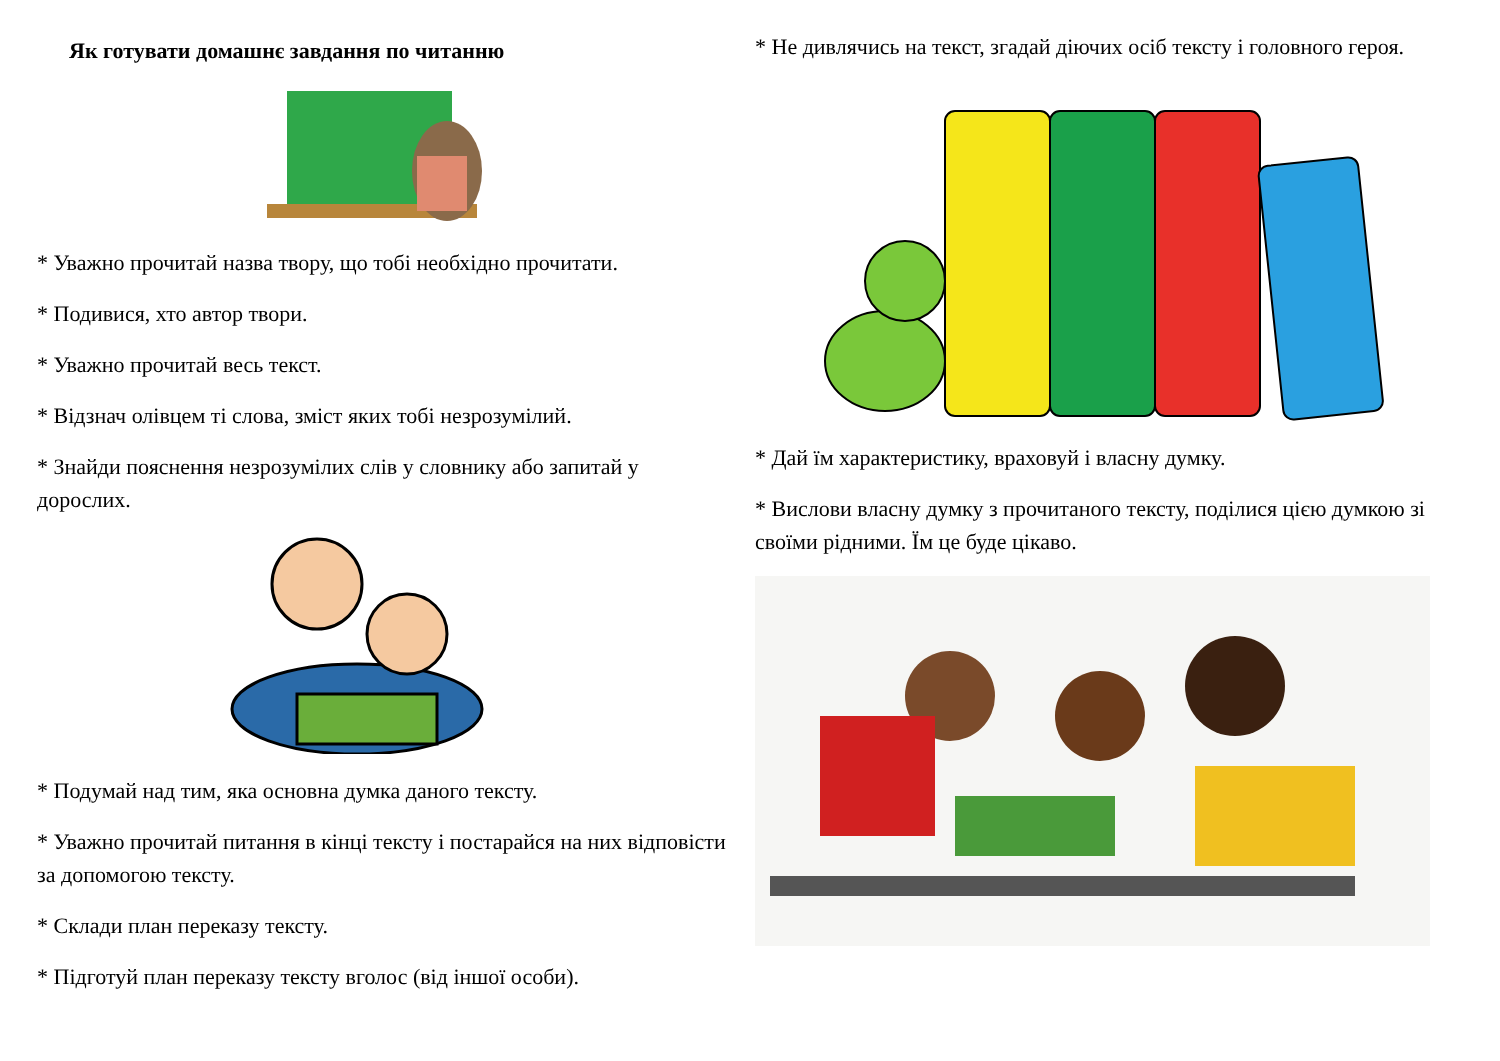Як готувати домашнє завдання по читанню
* Уважно прочитай назва твору, що тобі необхідно прочитати.
* Подивися, хто автор твори.
* Уважно прочитай весь текст.
* Відзнач олівцем ті слова, зміст яких тобі незрозумілий.
* Знайди пояснення незрозумілих слів у словнику або запитай у дорослих.
* Подумай над тим, яка основна думка даного тексту.
* Уважно прочитай питання в кінці тексту і постарайся на них відповісти за допомогою тексту.
* Склади план переказу тексту.
* Підготуй план переказу тексту вголос (від іншої особи).
* Не дивлячись на текст, згадай діючих осіб тексту і головного героя.
* Дай їм характеристику, враховуй і власну думку.
* Вислови власну думку з прочитаного тексту, поділися цією думкою зі своїми рідними. Їм це буде цікаво.